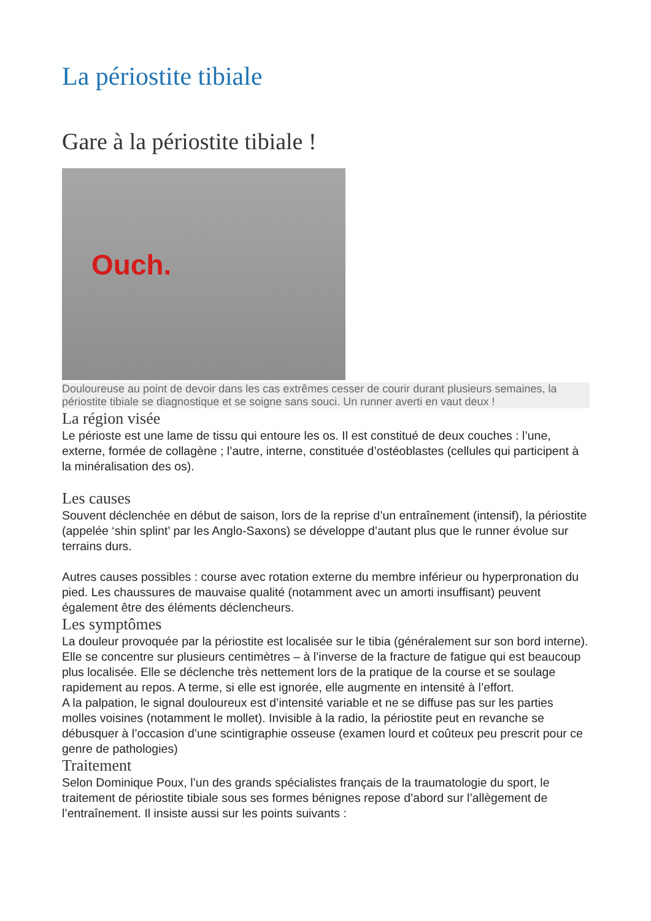La périostite tibiale
Gare à la périostite tibiale !
Ouch.
Douloureuse au point de devoir dans les cas extrêmes cesser de courir durant plusieurs semaines, la périostite tibiale se diagnostique et se soigne sans souci. Un runner averti en vaut deux !
La région visée
Le périoste est une lame de tissu qui entoure les os. Il est constitué de deux couches : l’une, externe, formée de collagène ; l’autre, interne, constituée d’ostéoblastes (cellules qui participent à la minéralisation des os).
Les causes
Souvent déclenchée en début de saison, lors de la reprise d’un entraînement (intensif), la périostite (appelée ‘shin splint’ par les Anglo-Saxons) se développe d’autant plus que le runner évolue sur terrains durs.
Autres causes possibles : course avec rotation externe du membre inférieur ou hyperpronation du pied. Les chaussures de mauvaise qualité (notamment avec un amorti insuffisant) peuvent également être des éléments déclencheurs.
Les symptômes
La douleur provoquée par la périostite est localisée sur le tibia (généralement sur son bord interne). Elle se concentre sur plusieurs centimètres – à l’inverse de la fracture de fatigue qui est beaucoup plus localisée. Elle se déclenche très nettement lors de la pratique de la course et se soulage rapidement au repos. A terme, si elle est ignorée, elle augmente en intensité à l’effort.
A la palpation, le signal douloureux est d’intensité variable et ne se diffuse pas sur les parties molles voisines (notamment le mollet). Invisible à la radio, la périostite peut en revanche se débusquer à l’occasion d’une scintigraphie osseuse (examen lourd et coûteux peu prescrit pour ce genre de pathologies)
Traitement
Selon Dominique Poux, l’un des grands spécialistes français de la traumatologie du sport, le traitement de périostite tibiale sous ses formes bénignes repose d’abord sur l’allègement de l’entraînement. Il insiste aussi sur les points suivants :